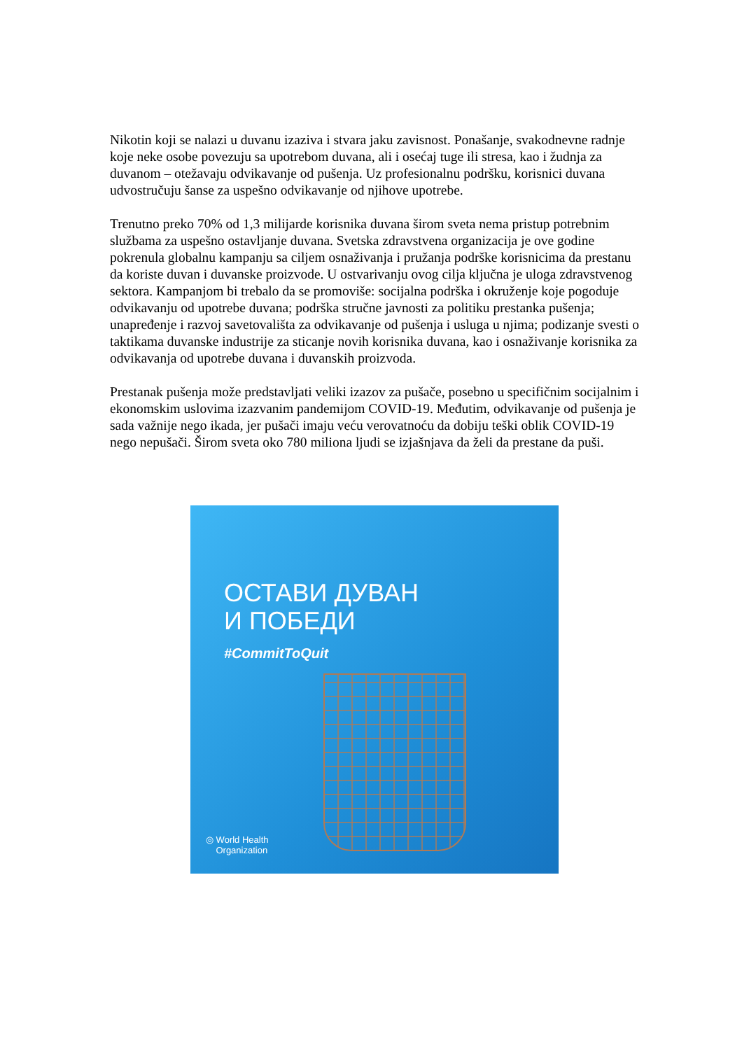Nikotin koji se nalazi u duvanu izaziva i stvara jaku zavisnost. Ponašanje, svakodnevne radnje koje neke osobe povezuju sa upotrebom duvana, ali i osećaj tuge ili stresa, kao i žudnja za duvanom – otežavaju odvikavanje od pušenja. Uz profesionalnu podršku, korisnici duvana udvostručuju šanse za uspešno odvikavanje od njihove upotrebe.
Trenutno preko 70% od 1,3 milijarde korisnika duvana širom sveta nema pristup potrebnim službama za uspešno ostavljanje duvana. Svetska zdravstvena organizacija je ove godine pokrenula globalnu kampanju sa ciljem osnaživanja i pružanja podrške korisnicima da prestanu da koriste duvan i duvanske proizvode. U ostvarivanju ovog cilja ključna je uloga zdravstvenog sektora. Kampanjom bi trebalo da se promoviše: socijalna podrška i okruženje koje pogoduje odvikavanju od upotrebe duvana; podrška stručne javnosti za politiku prestanka pušenja; unapređenje i razvoj savetovališta za odvikavanje od pušenja i usluga u njima; podizanje svesti o taktikama duvanske industrije za sticanje novih korisnika duvana, kao i osnaživanje korisnika za odvikavanja od upotrebe duvana i duvanskih proizvoda.
Prestanak pušenja može predstavljati veliki izazov za pušače, posebno u specifičnim socijalnim i ekonomskim uslovima izazvanim pandemijom COVID-19. Međutim, odvikavanje od pušenja je sada važnije nego ikada, jer pušači imaju veću verovatnoću da dobiju teški oblik COVID-19 nego nepušači. Širom sveta oko 780 miliona ljudi se izjašnjava da želi da prestane da puši.
ОСТАВИ ДУВАН
И ПОБЕДИ
#CommitToQuit
◎ World Health
Organization